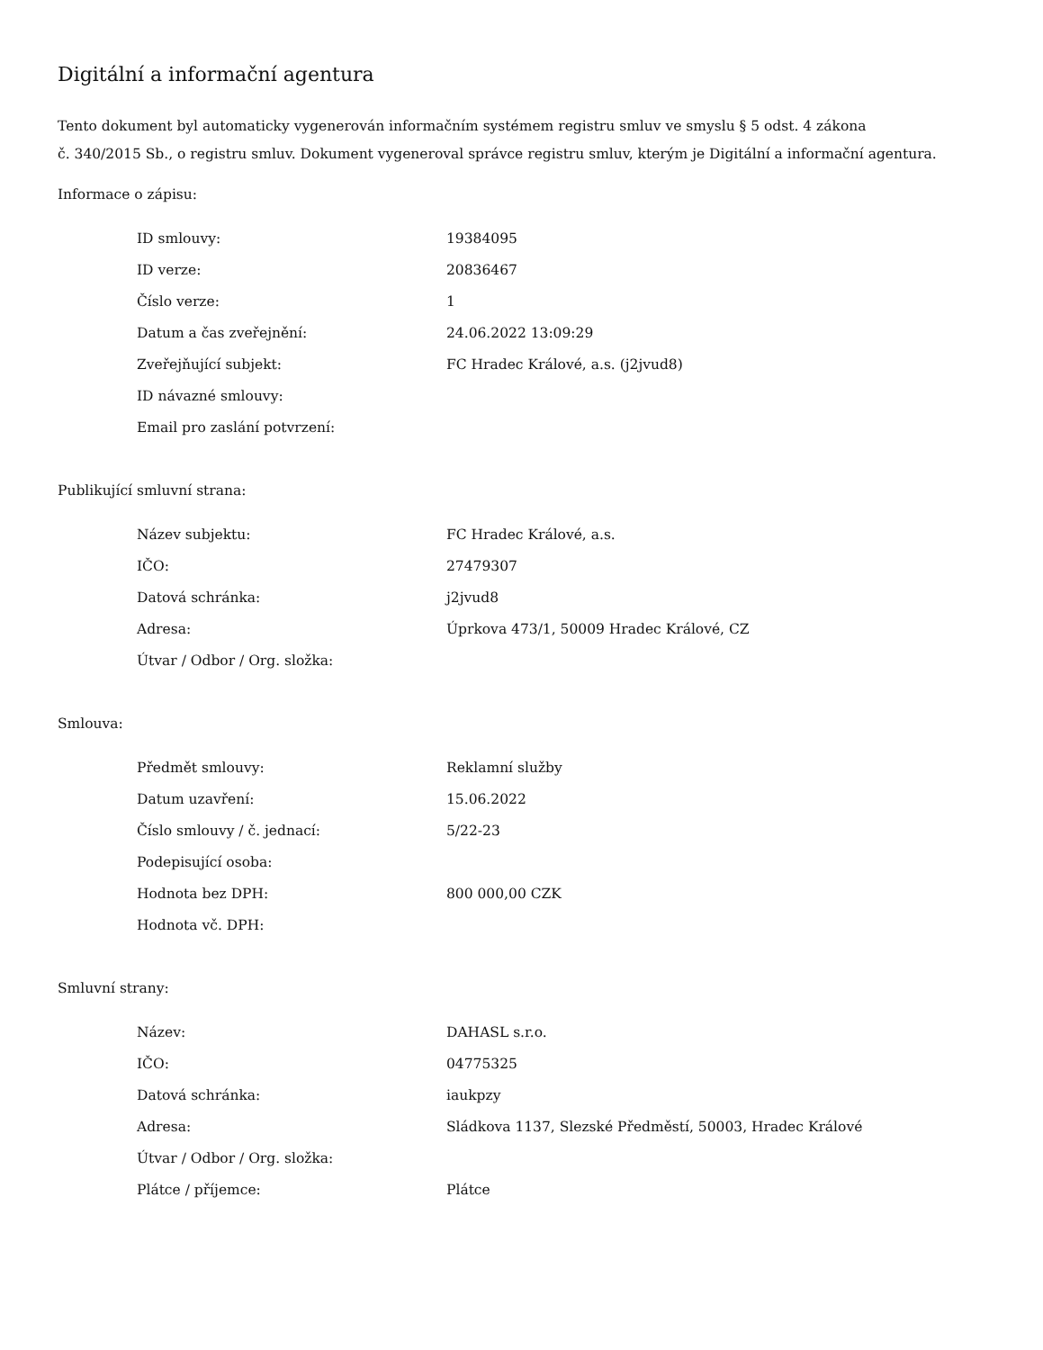Digitální a informační agentura
Tento dokument byl automaticky vygenerován informačním systémem registru smluv ve smyslu § 5 odst. 4 zákona
č. 340/2015 Sb., o registru smluv. Dokument vygeneroval správce registru smluv, kterým je Digitální a informační agentura.
Informace o zápisu:
| ID smlouvy: | 19384095 |
| ID verze: | 20836467 |
| Číslo verze: | 1 |
| Datum a čas zveřejnění: | 24.06.2022 13:09:29 |
| Zveřejňující subjekt: | FC Hradec Králové, a.s. (j2jvud8) |
| ID návazné smlouvy: | |
| Email pro zaslání potvrzení: | |
Publikující smluvní strana:
| Název subjektu: | FC Hradec Králové, a.s. |
| IČO: | 27479307 |
| Datová schránka: | j2jvud8 |
| Adresa: | Úprkova 473/1, 50009 Hradec Králové, CZ |
| Útvar / Odbor / Org. složka: | |
Smlouva:
| Předmět smlouvy: | Reklamní služby |
| Datum uzavření: | 15.06.2022 |
| Číslo smlouvy / č. jednací: | 5/22-23 |
| Podepisující osoba: | |
| Hodnota bez DPH: | 800 000,00 CZK |
| Hodnota vč. DPH: | |
Smluvní strany:
| Název: | DAHASL s.r.o. |
| IČO: | 04775325 |
| Datová schránka: | iaukpzy |
| Adresa: | Sládkova 1137, Slezské Předměstí, 50003, Hradec Králové |
| Útvar / Odbor / Org. složka: | |
| Plátce / příjemce: | Plátce |